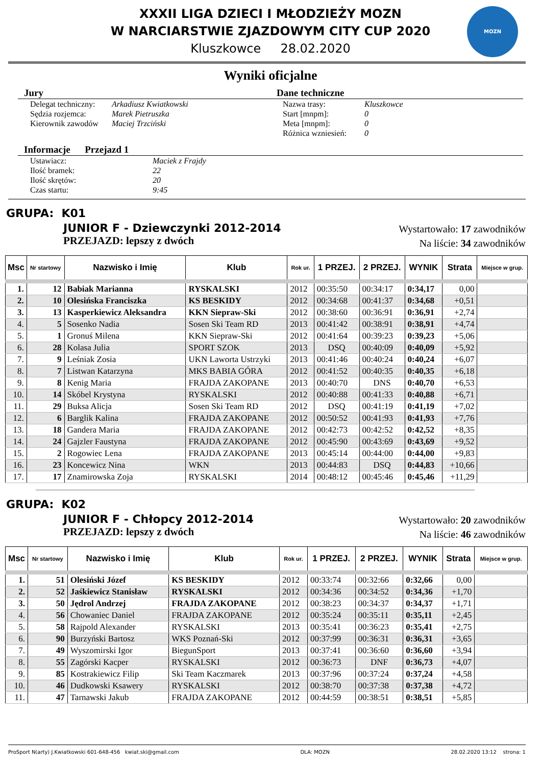XXXII LIGA DZIECI I MŁODZIEŻY MOZN
W NARCIARSTWIE ZJAZDOWYM CITY CUP 2020
Kluszkowce 28.02.2020
MOZN
Wyniki oficjalne
Jury
Delegat techniczny: Arkadiusz Kwiatkowski Sędzia rozjemca: Marek Pietruszka Kierownik zawodów Maciej Trzciński
Dane techniczne
Nazwa trasy: Kluszkowce Start [mnpm]: 0 Meta [mnpm]: 0 Różnica wzniesień: 0
Informacje Przejazd 1
Ustawiacz: Maciek z Frajdy Ilość bramek: 22 Ilość skrętów: 20 Czas startu: 9:45
GRUPA: K01
JUNIOR F - Dziewczynki 2012-2014
PRZEJAZD: lepszy z dwóch
Wystartowało: 17 zawodników
Na liście: 34 zawodników
| Msc | Nr startowy | Nazwisko i Imię | Klub | Rok ur. | 1 PRZEJ. | 2 PRZEJ. | WYNIK | Strata | Miejsce w grup. |
| --- | --- | --- | --- | --- | --- | --- | --- | --- | --- |
| 1. | 12 | Babiak Marianna | RYSKALSKI | 2012 | 00:35:50 | 00:34:17 | 0:34,17 | 0,00 | |
| 2. | 10 | Olesińska Franciszka | KS BESKIDY | 2012 | 00:34:68 | 00:41:37 | 0:34,68 | +0,51 | |
| 3. | 13 | Kasperkiewicz Aleksandra | KKN Siepraw-Ski | 2012 | 00:38:60 | 00:36:91 | 0:36,91 | +2,74 | |
| 4. | 5 | Sosenko Nadia | Sosen Ski Team RD | 2013 | 00:41:42 | 00:38:91 | 0:38,91 | +4,74 | |
| 5. | 1 | Gronuś Milena | KKN Siepraw-Ski | 2012 | 00:41:64 | 00:39:23 | 0:39,23 | +5,06 | |
| 6. | 28 | Kolasa Julia | SPORT SZOK | 2013 | DSQ | 00:40:09 | 0:40,09 | +5,92 | |
| 7. | 9 | Leśniak Zosia | UKN Laworta Ustrzyki | 2013 | 00:41:46 | 00:40:24 | 0:40,24 | +6,07 | |
| 8. | 7 | Listwan Katarzyna | MKS BABIA GÓRA | 2012 | 00:41:52 | 00:40:35 | 0:40,35 | +6,18 | |
| 9. | 8 | Kenig Maria | FRAJDA ZAKOPANE | 2013 | 00:40:70 | DNS | 0:40,70 | +6,53 | |
| 10. | 14 | Skóbel Krystyna | RYSKALSKI | 2012 | 00:40:88 | 00:41:33 | 0:40,88 | +6,71 | |
| 11. | 29 | Buksa Alicja | Sosen Ski Team RD | 2012 | DSQ | 00:41:19 | 0:41,19 | +7,02 | |
| 12. | 6 | Barglik Kalina | FRAJDA ZAKOPANE | 2012 | 00:50:52 | 00:41:93 | 0:41,93 | +7,76 | |
| 13. | 18 | Gandera Maria | FRAJDA ZAKOPANE | 2012 | 00:42:73 | 00:42:52 | 0:42,52 | +8,35 | |
| 14. | 24 | Gajzler Faustyna | FRAJDA ZAKOPANE | 2012 | 00:45:90 | 00:43:69 | 0:43,69 | +9,52 | |
| 15. | 2 | Rogowiec Lena | FRAJDA ZAKOPANE | 2013 | 00:45:14 | 00:44:00 | 0:44,00 | +9,83 | |
| 16. | 23 | Koncewicz Nina | WKN | 2013 | 00:44:83 | DSQ | 0:44,83 | +10,66 | |
| 17. | 17 | Znamirowska Zoja | RYSKALSKI | 2014 | 00:48:12 | 00:45:46 | 0:45,46 | +11,29 | |
GRUPA: K02
JUNIOR F - Chłopcy 2012-2014
PRZEJAZD: lepszy z dwóch
Wystartowało: 20 zawodników
Na liście: 46 zawodników
| Msc | Nr startowy | Nazwisko i Imię | Klub | Rok ur. | 1 PRZEJ. | 2 PRZEJ. | WYNIK | Strata | Miejsce w grup. |
| --- | --- | --- | --- | --- | --- | --- | --- | --- | --- |
| 1. | 51 | Olesiński Józef | KS BESKIDY | 2012 | 00:33:74 | 00:32:66 | 0:32,66 | 0,00 | |
| 2. | 52 | Jaśkiewicz Stanisław | RYSKALSKI | 2012 | 00:34:36 | 00:34:52 | 0:34,36 | +1,70 | |
| 3. | 50 | Jędrol Andrzej | FRAJDA ZAKOPANE | 2012 | 00:38:23 | 00:34:37 | 0:34,37 | +1,71 | |
| 4. | 56 | Chowaniec Daniel | FRAJDA ZAKOPANE | 2012 | 00:35:24 | 00:35:11 | 0:35,11 | +2,45 | |
| 5. | 58 | Rajpold Alexander | RYSKALSKI | 2013 | 00:35:41 | 00:36:23 | 0:35,41 | +2,75 | |
| 6. | 90 | Burzyński Bartosz | WKS Poznań-Ski | 2012 | 00:37:99 | 00:36:31 | 0:36,31 | +3,65 | |
| 7. | 49 | Wyszomirski Igor | BiegunSport | 2013 | 00:37:41 | 00:36:60 | 0:36,60 | +3,94 | |
| 8. | 55 | Zagórski Kacper | RYSKALSKI | 2012 | 00:36:73 | DNF | 0:36,73 | +4,07 | |
| 9. | 85 | Kostrakiewicz Filip | Ski Team Kaczmarek | 2013 | 00:37:96 | 00:37:24 | 0:37,24 | +4,58 | |
| 10. | 46 | Dudkowski Ksawery | RYSKALSKI | 2012 | 00:38:70 | 00:37:38 | 0:37,38 | +4,72 | |
| 11. | 47 | Tarnawski Jakub | FRAJDA ZAKOPANE | 2012 | 00:44:59 | 00:38:51 | 0:38,51 | +5,85 | |
ProSport N(arty) J.Kwiatkowski 601-648-456 kwiat.ski@gmail.com DLA: MOZN 28.02.2020 13:12 strona: 1